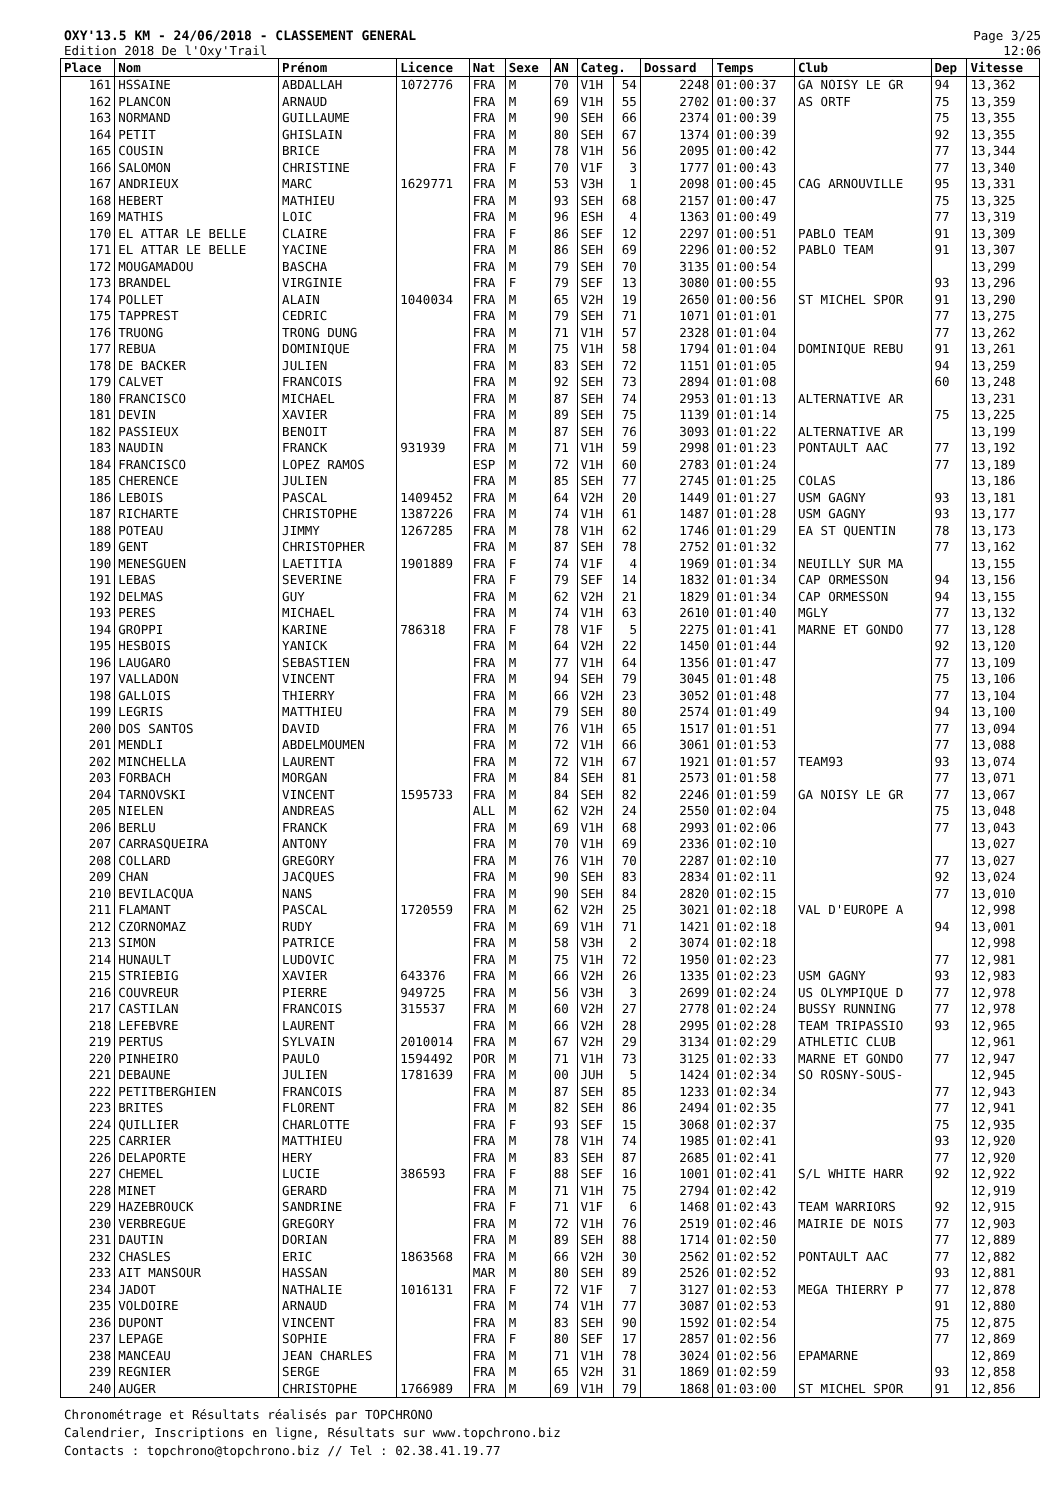OXY'13.5 KM - 24/06/2018 - CLASSEMENT GENERAL
Edition 2018 De l'Oxy'Trail
Page 3/25
12:06
| Place | Nom | Prénom | Licence | Nat | Sexe | AN | Categ. | | Dossard | Temps | Club | Dep | Vitesse |
| --- | --- | --- | --- | --- | --- | --- | --- | --- | --- | --- | --- | --- | --- |
| 161 | HSSAINE | ABDALLAH | 1072776 | FRA | M | 70 | V1H | 54 | 2248 | 01:00:37 | GA NOISY LE GR | 94 | 13,362 |
| 162 | PLANCON | ARNAUD | | FRA | M | 69 | V1H | 55 | 2702 | 01:00:37 | AS ORTF | 75 | 13,359 |
| 163 | NORMAND | GUILLAUME | | FRA | M | 90 | SEH | 66 | 2374 | 01:00:39 | | 75 | 13,355 |
| 164 | PETIT | GHISLAIN | | FRA | M | 80 | SEH | 67 | 1374 | 01:00:39 | | 92 | 13,355 |
| 165 | COUSIN | BRICE | | FRA | M | 78 | V1H | 56 | 2095 | 01:00:42 | | 77 | 13,344 |
| 166 | SALOMON | CHRISTINE | | FRA | F | 70 | V1F | 3 | 1777 | 01:00:43 | | 77 | 13,340 |
| 167 | ANDRIEUX | MARC | 1629771 | FRA | M | 53 | V3H | 1 | 2098 | 01:00:45 | CAG ARNOUVILLE | 95 | 13,331 |
| 168 | HEBERT | MATHIEU | | FRA | M | 93 | SEH | 68 | 2157 | 01:00:47 | | 75 | 13,325 |
| 169 | MATHIS | LOIC | | FRA | M | 96 | ESH | 4 | 1363 | 01:00:49 | | 77 | 13,319 |
| 170 | EL ATTAR LE BELLE | CLAIRE | | FRA | F | 86 | SEF | 12 | 2297 | 01:00:51 | PABLO TEAM | 91 | 13,309 |
| 171 | EL ATTAR LE BELLE | YACINE | | FRA | M | 86 | SEH | 69 | 2296 | 01:00:52 | PABLO TEAM | 91 | 13,307 |
| 172 | MOUGAMADOU | BASCHA | | FRA | M | 79 | SEH | 70 | 3135 | 01:00:54 | | | 13,299 |
| 173 | BRANDEL | VIRGINIE | | FRA | F | 79 | SEF | 13 | 3080 | 01:00:55 | | 93 | 13,296 |
| 174 | POLLET | ALAIN | 1040034 | FRA | M | 65 | V2H | 19 | 2650 | 01:00:56 | ST MICHEL SPOR | 91 | 13,290 |
| 175 | TAPPREST | CEDRIC | | FRA | M | 79 | SEH | 71 | 1071 | 01:01:01 | | 77 | 13,275 |
| 176 | TRUONG | TRONG DUNG | | FRA | M | 71 | V1H | 57 | 2328 | 01:01:04 | | 77 | 13,262 |
| 177 | REBUA | DOMINIQUE | | FRA | M | 75 | V1H | 58 | 1794 | 01:01:04 | DOMINIQUE REBU | 91 | 13,261 |
| 178 | DE BACKER | JULIEN | | FRA | M | 83 | SEH | 72 | 1151 | 01:01:05 | | 94 | 13,259 |
| 179 | CALVET | FRANCOIS | | FRA | M | 92 | SEH | 73 | 2894 | 01:01:08 | | 60 | 13,248 |
| 180 | FRANCISCO | MICHAEL | | FRA | M | 87 | SEH | 74 | 2953 | 01:01:13 | ALTERNATIVE AR | | 13,231 |
| 181 | DEVIN | XAVIER | | FRA | M | 89 | SEH | 75 | 1139 | 01:01:14 | | 75 | 13,225 |
| 182 | PASSIEUX | BENOIT | | FRA | M | 87 | SEH | 76 | 3093 | 01:01:22 | ALTERNATIVE AR | | 13,199 |
| 183 | NAUDIN | FRANCK | 931939 | FRA | M | 71 | V1H | 59 | 2998 | 01:01:23 | PONTAULT AAC | 77 | 13,192 |
| 184 | FRANCISCO | LOPEZ RAMOS | | ESP | M | 72 | V1H | 60 | 2783 | 01:01:24 | | 77 | 13,189 |
| 185 | CHERENCE | JULIEN | | FRA | M | 85 | SEH | 77 | 2745 | 01:01:25 | COLAS | | 13,186 |
| 186 | LEBOIS | PASCAL | 1409452 | FRA | M | 64 | V2H | 20 | 1449 | 01:01:27 | USM GAGNY | 93 | 13,181 |
| 187 | RICHARTE | CHRISTOPHE | 1387226 | FRA | M | 74 | V1H | 61 | 1487 | 01:01:28 | USM GAGNY | 93 | 13,177 |
| 188 | POTEAU | JIMMY | 1267285 | FRA | M | 78 | V1H | 62 | 1746 | 01:01:29 | EA ST QUENTIN | 78 | 13,173 |
| 189 | GENT | CHRISTOPHER | | FRA | M | 87 | SEH | 78 | 2752 | 01:01:32 | | 77 | 13,162 |
| 190 | MENESGUEN | LAETITIA | 1901889 | FRA | F | 74 | V1F | 4 | 1969 | 01:01:34 | NEUILLY SUR MA | | 13,155 |
| 191 | LEBAS | SEVERINE | | FRA | F | 79 | SEF | 14 | 1832 | 01:01:34 | CAP ORMESSON | 94 | 13,156 |
| 192 | DELMAS | GUY | | FRA | M | 62 | V2H | 21 | 1829 | 01:01:34 | CAP ORMESSON | 94 | 13,155 |
| 193 | PERES | MICHAEL | | FRA | M | 74 | V1H | 63 | 2610 | 01:01:40 | MGLY | 77 | 13,132 |
| 194 | GROPPI | KARINE | 786318 | FRA | F | 78 | V1F | 5 | 2275 | 01:01:41 | MARNE ET GONDO | 77 | 13,128 |
| 195 | HESBOIS | YANICK | | FRA | M | 64 | V2H | 22 | 1450 | 01:01:44 | | 92 | 13,120 |
| 196 | LAUGARO | SEBASTIEN | | FRA | M | 77 | V1H | 64 | 1356 | 01:01:47 | | 77 | 13,109 |
| 197 | VALLADON | VINCENT | | FRA | M | 94 | SEH | 79 | 3045 | 01:01:48 | | 75 | 13,106 |
| 198 | GALLOIS | THIERRY | | FRA | M | 66 | V2H | 23 | 3052 | 01:01:48 | | 77 | 13,104 |
| 199 | LEGRIS | MATTHIEU | | FRA | M | 79 | SEH | 80 | 2574 | 01:01:49 | | 94 | 13,100 |
| 200 | DOS SANTOS | DAVID | | FRA | M | 76 | V1H | 65 | 1517 | 01:01:51 | | 77 | 13,094 |
| 201 | MENDLI | ABDELMOUMEN | | FRA | M | 72 | V1H | 66 | 3061 | 01:01:53 | | 77 | 13,088 |
| 202 | MINCHELLA | LAURENT | | FRA | M | 72 | V1H | 67 | 1921 | 01:01:57 | TEAM93 | 93 | 13,074 |
| 203 | FORBACH | MORGAN | | FRA | M | 84 | SEH | 81 | 2573 | 01:01:58 | | 77 | 13,071 |
| 204 | TARNOVSKI | VINCENT | 1595733 | FRA | M | 84 | SEH | 82 | 2246 | 01:01:59 | GA NOISY LE GR | 77 | 13,067 |
| 205 | NIELEN | ANDREAS | | ALL | M | 62 | V2H | 24 | 2550 | 01:02:04 | | 75 | 13,048 |
| 206 | BERLU | FRANCK | | FRA | M | 69 | V1H | 68 | 2993 | 01:02:06 | | 77 | 13,043 |
| 207 | CARRASQUEIRA | ANTONY | | FRA | M | 70 | V1H | 69 | 2336 | 01:02:10 | | | 13,027 |
| 208 | COLLARD | GREGORY | | FRA | M | 76 | V1H | 70 | 2287 | 01:02:10 | | 77 | 13,027 |
| 209 | CHAN | JACQUES | | FRA | M | 90 | SEH | 83 | 2834 | 01:02:11 | | 92 | 13,024 |
| 210 | BEVILACQUA | NANS | | FRA | M | 90 | SEH | 84 | 2820 | 01:02:15 | | 77 | 13,010 |
| 211 | FLAMANT | PASCAL | 1720559 | FRA | M | 62 | V2H | 25 | 3021 | 01:02:18 | VAL D'EUROPE A | | 12,998 |
| 212 | CZORNOMAZ | RUDY | | FRA | M | 69 | V1H | 71 | 1421 | 01:02:18 | | 94 | 13,001 |
| 213 | SIMON | PATRICE | | FRA | M | 58 | V3H | 2 | 3074 | 01:02:18 | | | 12,998 |
| 214 | HUNAULT | LUDOVIC | | FRA | M | 75 | V1H | 72 | 1950 | 01:02:23 | | 77 | 12,981 |
| 215 | STRIEBIG | XAVIER | 643376 | FRA | M | 66 | V2H | 26 | 1335 | 01:02:23 | USM GAGNY | 93 | 12,983 |
| 216 | COUVREUR | PIERRE | 949725 | FRA | M | 56 | V3H | 3 | 2699 | 01:02:24 | US OLYMPIQUE D | 77 | 12,978 |
| 217 | CASTILAN | FRANCOIS | 315537 | FRA | M | 60 | V2H | 27 | 2778 | 01:02:24 | BUSSY RUNNING | 77 | 12,978 |
| 218 | LEFEBVRE | LAURENT | | FRA | M | 66 | V2H | 28 | 2995 | 01:02:28 | TEAM TRIPASSIO | 93 | 12,965 |
| 219 | PERTUS | SYLVAIN | 2010014 | FRA | M | 67 | V2H | 29 | 3134 | 01:02:29 | ATHLETIC CLUB | | 12,961 |
| 220 | PINHEIRO | PAULO | 1594492 | POR | M | 71 | V1H | 73 | 3125 | 01:02:33 | MARNE ET GONDO | 77 | 12,947 |
| 221 | DEBAUNE | JULIEN | 1781639 | FRA | M | 00 | JUH | 5 | 1424 | 01:02:34 | SO ROSNY-SOUS- | | 12,945 |
| 222 | PETITBERGHIEN | FRANCOIS | | FRA | M | 87 | SEH | 85 | 1233 | 01:02:34 | | 77 | 12,943 |
| 223 | BRITES | FLORENT | | FRA | M | 82 | SEH | 86 | 2494 | 01:02:35 | | 77 | 12,941 |
| 224 | QUILLIER | CHARLOTTE | | FRA | F | 93 | SEF | 15 | 3068 | 01:02:37 | | 75 | 12,935 |
| 225 | CARRIER | MATTHIEU | | FRA | M | 78 | V1H | 74 | 1985 | 01:02:41 | | 93 | 12,920 |
| 226 | DELAPORTE | HERY | | FRA | M | 83 | SEH | 87 | 2685 | 01:02:41 | | 77 | 12,920 |
| 227 | CHEMEL | LUCIE | 386593 | FRA | F | 88 | SEF | 16 | 1001 | 01:02:41 | S/L WHITE HARR | 92 | 12,922 |
| 228 | MINET | GERARD | | FRA | M | 71 | V1H | 75 | 2794 | 01:02:42 | | | 12,919 |
| 229 | HAZEBROUCK | SANDRINE | | FRA | F | 71 | V1F | 6 | 1468 | 01:02:43 | TEAM WARRIORS | 92 | 12,915 |
| 230 | VERBREGUE | GREGORY | | FRA | M | 72 | V1H | 76 | 2519 | 01:02:46 | MAIRIE DE NOIS | 77 | 12,903 |
| 231 | DAUTIN | DORIAN | | FRA | M | 89 | SEH | 88 | 1714 | 01:02:50 | | 77 | 12,889 |
| 232 | CHASLES | ERIC | 1863568 | FRA | M | 66 | V2H | 30 | 2562 | 01:02:52 | PONTAULT AAC | 77 | 12,882 |
| 233 | AIT MANSOUR | HASSAN | | MAR | M | 80 | SEH | 89 | 2526 | 01:02:52 | | 93 | 12,881 |
| 234 | JADOT | NATHALIE | 1016131 | FRA | F | 72 | V1F | 7 | 3127 | 01:02:53 | MEGA THIERRY P | 77 | 12,878 |
| 235 | VOLDOIRE | ARNAUD | | FRA | M | 74 | V1H | 77 | 3087 | 01:02:53 | | 91 | 12,880 |
| 236 | DUPONT | VINCENT | | FRA | M | 83 | SEH | 90 | 1592 | 01:02:54 | | 75 | 12,875 |
| 237 | LEPAGE | SOPHIE | | FRA | F | 80 | SEF | 17 | 2857 | 01:02:56 | | 77 | 12,869 |
| 238 | MANCEAU | JEAN CHARLES | | FRA | M | 71 | V1H | 78 | 3024 | 01:02:56 | EPAMARNE | | 12,869 |
| 239 | REGNIER | SERGE | | FRA | M | 65 | V2H | 31 | 1869 | 01:02:59 | | 93 | 12,858 |
| 240 | AUGER | CHRISTOPHE | 1766989 | FRA | M | 69 | V1H | 79 | 1868 | 01:03:00 | ST MICHEL SPOR | 91 | 12,856 |
Chronométrage et Résultats réalisés par TOPCHRONO
Calendrier, Inscriptions en ligne, Résultats sur www.topchrono.biz
Contacts : topchrono@topchrono.biz // Tel : 02.38.41.19.77